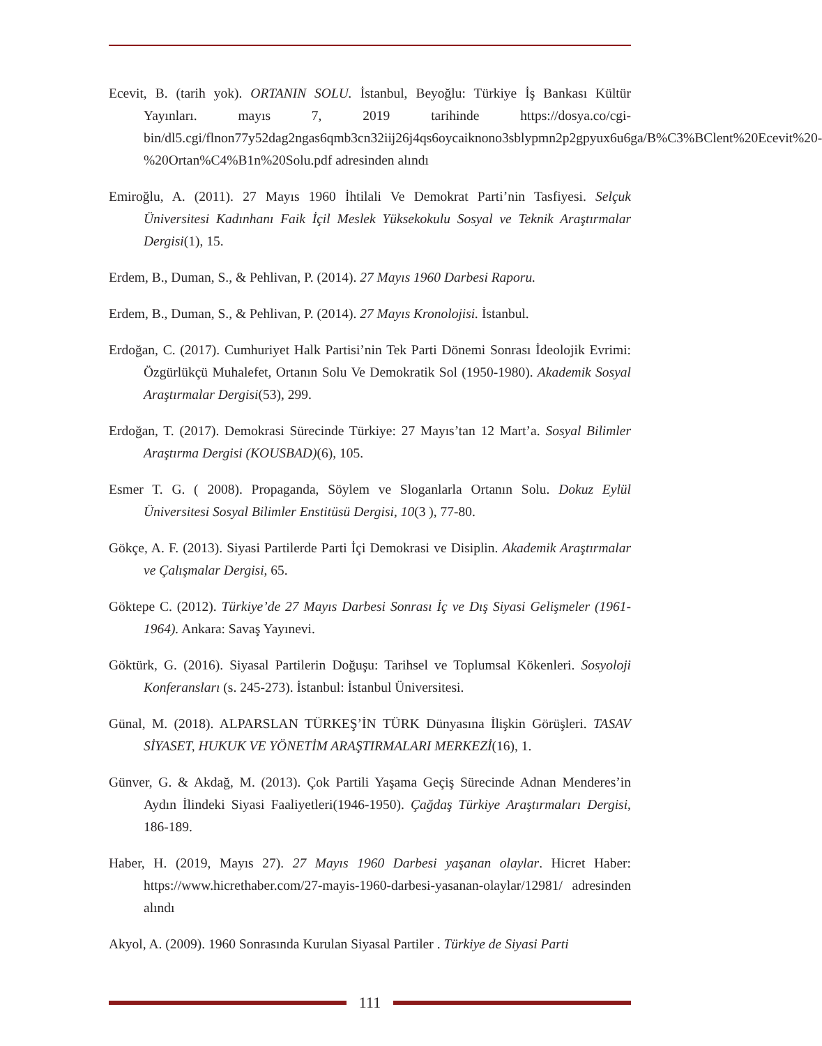Ecevit, B. (tarih yok). ORTANIN SOLU. İstanbul, Beyoğlu: Türkiye İş Bankası Kültür Yayınları. mayıs 7, 2019 tarihinde https://dosya.co/cgi-bin/dl5.cgi/flnon77y52dag2ngas6qmb3cn32iij26j4qs6oycaiknono3sblypmn2p2gpyux6u6ga/B%C3%BClent%20Ecevit%20-%20Ortan%C4%B1n%20Solu.pdf adresinden alındı
Emiroğlu, A. (2011). 27 Mayıs 1960 İhtilali Ve Demokrat Parti’nin Tasfiyesi. Selçuk Üniversitesi Kadınhanı Faik İçil Meslek Yüksekokulu Sosyal ve Teknik Araştırmalar Dergisi(1), 15.
Erdem, B., Duman, S., & Pehlivan, P. (2014). 27 Mayıs 1960 Darbesi Raporu.
Erdem, B., Duman, S., & Pehlivan, P. (2014). 27 Mayıs Kronolojisi. İstanbul.
Erdoğan, C. (2017). Cumhuriyet Halk Partisi’nin Tek Parti Dönemi Sonrası İdeolojik Evrimi: Özgürlükçü Muhalefet, Ortanın Solu Ve Demokratik Sol (1950-1980). Akademik Sosyal Araştırmalar Dergisi(53), 299.
Erdoğan, T. (2017). Demokrasi Sürecinde Türkiye: 27 Mayıs’tan 12 Mart’a. Sosyal Bilimler Araştırma Dergisi (KOUSBAD)(6), 105.
Esmer T. G. ( 2008). Propaganda, Söylem ve Sloganlarla Ortanın Solu. Dokuz Eylül Üniversitesi Sosyal Bilimler Enstitüsü Dergisi, 10(3 ), 77-80.
Gökçe, A. F. (2013). Siyasi Partilerde Parti İçi Demokrasi ve Disiplin. Akademik Araştırmalar ve Çalışmalar Dergisi, 65.
Göktepe C. (2012). Türkiye’de 27 Mayıs Darbesi Sonrası İç ve Dış Siyasi Gelişmeler (1961-1964). Ankara: Savaş Yayınevi.
Göktürk, G. (2016). Siyasal Partilerin Doğuşu: Tarihsel ve Toplumsal Kökenleri. Sosyoloji Konferansları (s. 245-273). İstanbul: İstanbul Üniversitesi.
Günal, M. (2018). ALPARSLAN TÜRKEŞ’İN TÜRK Dünyasına İlişkin Görüşleri. TASAV SİYASET, HUKUK VE YÖNETİM ARAŞTIRMALARI MERKEZİ(16), 1.
Günver, G. & Akdağ, M. (2013). Çok Partili Yaşama Geçiş Sürecinde Adnan Menderes’in Aydın İlindeki Siyasi Faaliyetleri(1946-1950). Çağdaş Türkiye Araştırmaları Dergisi, 186-189.
Haber, H. (2019, Mayıs 27). 27 Mayıs 1960 Darbesi yaşanan olaylar. Hicret Haber: https://www.hicrethaber.com/27-mayis-1960-darbesi-yasanan-olaylar/12981/ adresinden alındı
Akyol, A. (2009). 1960 Sonrasında Kurulan Siyasal Partiler . Türkiye de Siyasi Parti
111